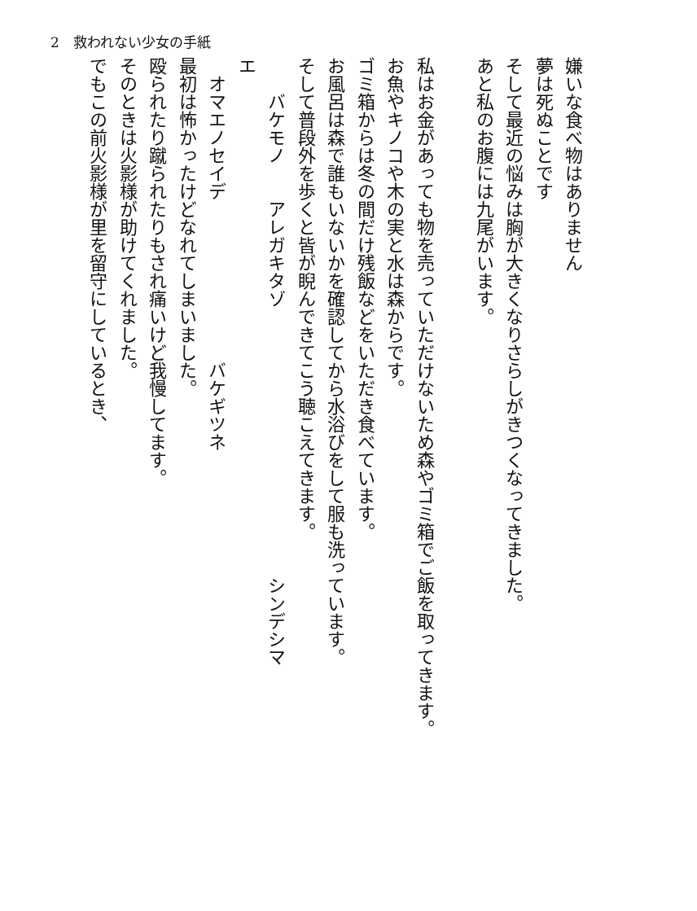2　救われない少女の手紙
嫌いな食べ物はありません
夢は死ぬことです
そして最近の悩みは胸が大きくなりさらしがきつくなってきました。
あと私のお腹には九尾がいます。
私はお金があっても物を売っていただけないため森やゴミ箱でご飯を取ってきます。
お魚やキノコや木の実と水は森からです。
ゴミ箱からは冬の間だけ残飯などをいただき食べています。
お風呂は森で誰もいないかを確認してから水浴びをして服も洗っています。
そして普段外を歩くと皆が睨んできてこう聴こえてきます。
　　バケモノ　　アレガキタゾ　　　　　　　　　　　　　　　シンデシマ
エ
　オマエノセイデ　　　　　　　　　バケギツネ
最初は怖かったけどなれてしまいました。
殴られたり蹴られたりもされ痛いけど我慢してます。
そのときは火影様が助けてくれました。
でもこの前火影様が里を留守にしているとき、